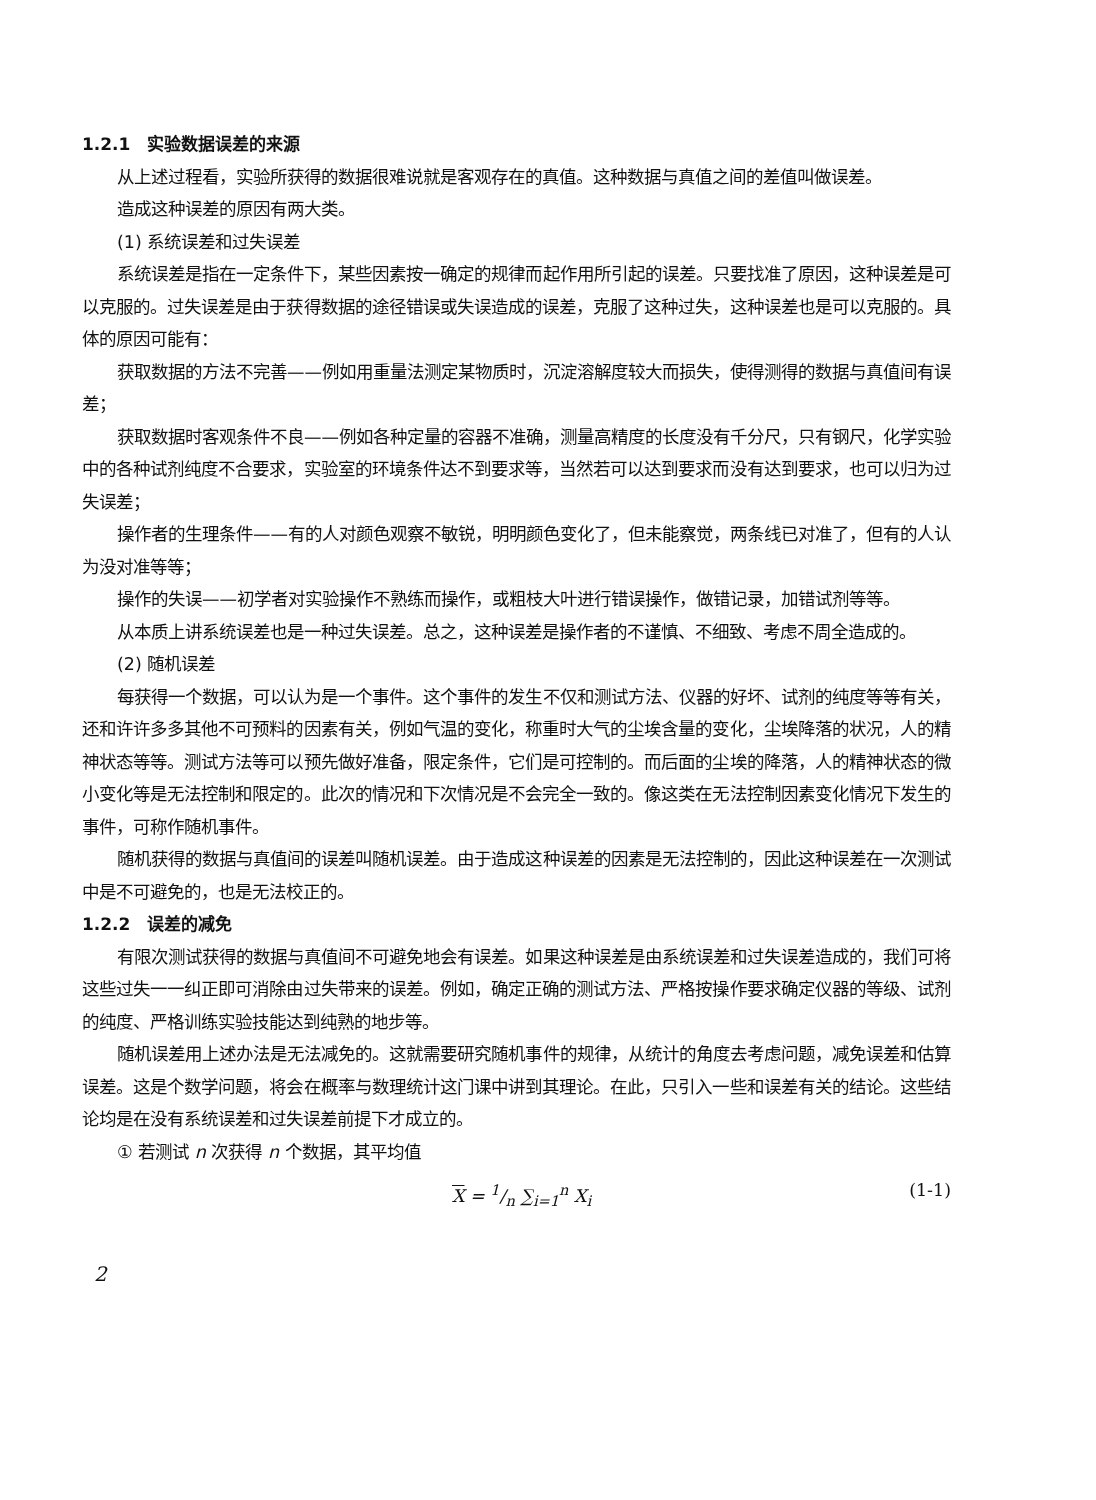1.2.1　实验数据误差的来源
从上述过程看，实验所获得的数据很难说就是客观存在的真值。这种数据与真值之间的差值叫做误差。
造成这种误差的原因有两大类。
(1) 系统误差和过失误差
系统误差是指在一定条件下，某些因素按一确定的规律而起作用所引起的误差。只要找准了原因，这种误差是可以克服的。过失误差是由于获得数据的途径错误或失误造成的误差，克服了这种过失，这种误差也是可以克服的。具体的原因可能有：
获取数据的方法不完善——例如用重量法测定某物质时，沉淀溶解度较大而损失，使得测得的数据与真值间有误差；
获取数据时客观条件不良——例如各种定量的容器不准确，测量高精度的长度没有千分尺，只有钢尺，化学实验中的各种试剂纯度不合要求，实验室的环境条件达不到要求等，当然若可以达到要求而没有达到要求，也可以归为过失误差；
操作者的生理条件——有的人对颜色观察不敏锐，明明颜色变化了，但未能察觉，两条线已对准了，但有的人认为没对准等等；
操作的失误——初学者对实验操作不熟练而操作，或粗枝大叶进行错误操作，做错记录，加错试剂等等。
从本质上讲系统误差也是一种过失误差。总之，这种误差是操作者的不谨慎、不细致、考虑不周全造成的。
(2) 随机误差
每获得一个数据，可以认为是一个事件。这个事件的发生不仅和测试方法、仪器的好坏、试剂的纯度等等有关，还和许许多多其他不可预料的因素有关，例如气温的变化，称重时大气的尘埃含量的变化，尘埃降落的状况，人的精神状态等等。测试方法等可以预先做好准备，限定条件，它们是可控制的。而后面的尘埃的降落，人的精神状态的微小变化等是无法控制和限定的。此次的情况和下次情况是不会完全一致的。像这类在无法控制因素变化情况下发生的事件，可称作随机事件。
随机获得的数据与真值间的误差叫随机误差。由于造成这种误差的因素是无法控制的，因此这种误差在一次测试中是不可避免的，也是无法校正的。
1.2.2　误差的减免
有限次测试获得的数据与真值间不可避免地会有误差。如果这种误差是由系统误差和过失误差造成的，我们可将这些过失一一纠正即可消除由过失带来的误差。例如，确定正确的测试方法、严格按操作要求确定仪器的等级、试剂的纯度、严格训练实验技能达到纯熟的地步等。
随机误差用上述办法是无法减免的。这就需要研究随机事件的规律，从统计的角度去考虑问题，减免误差和估算误差。这是个数学问题，将会在概率与数理统计这门课中讲到其理论。在此，只引入一些和误差有关的结论。这些结论均是在没有系统误差和过失误差前提下才成立的。
① 若测试 n 次获得 n 个数据，其平均值
X = 1/n ∑<sub>i=1</sub><sup>n</sup> X<sub>i</sub> (1-1)
2